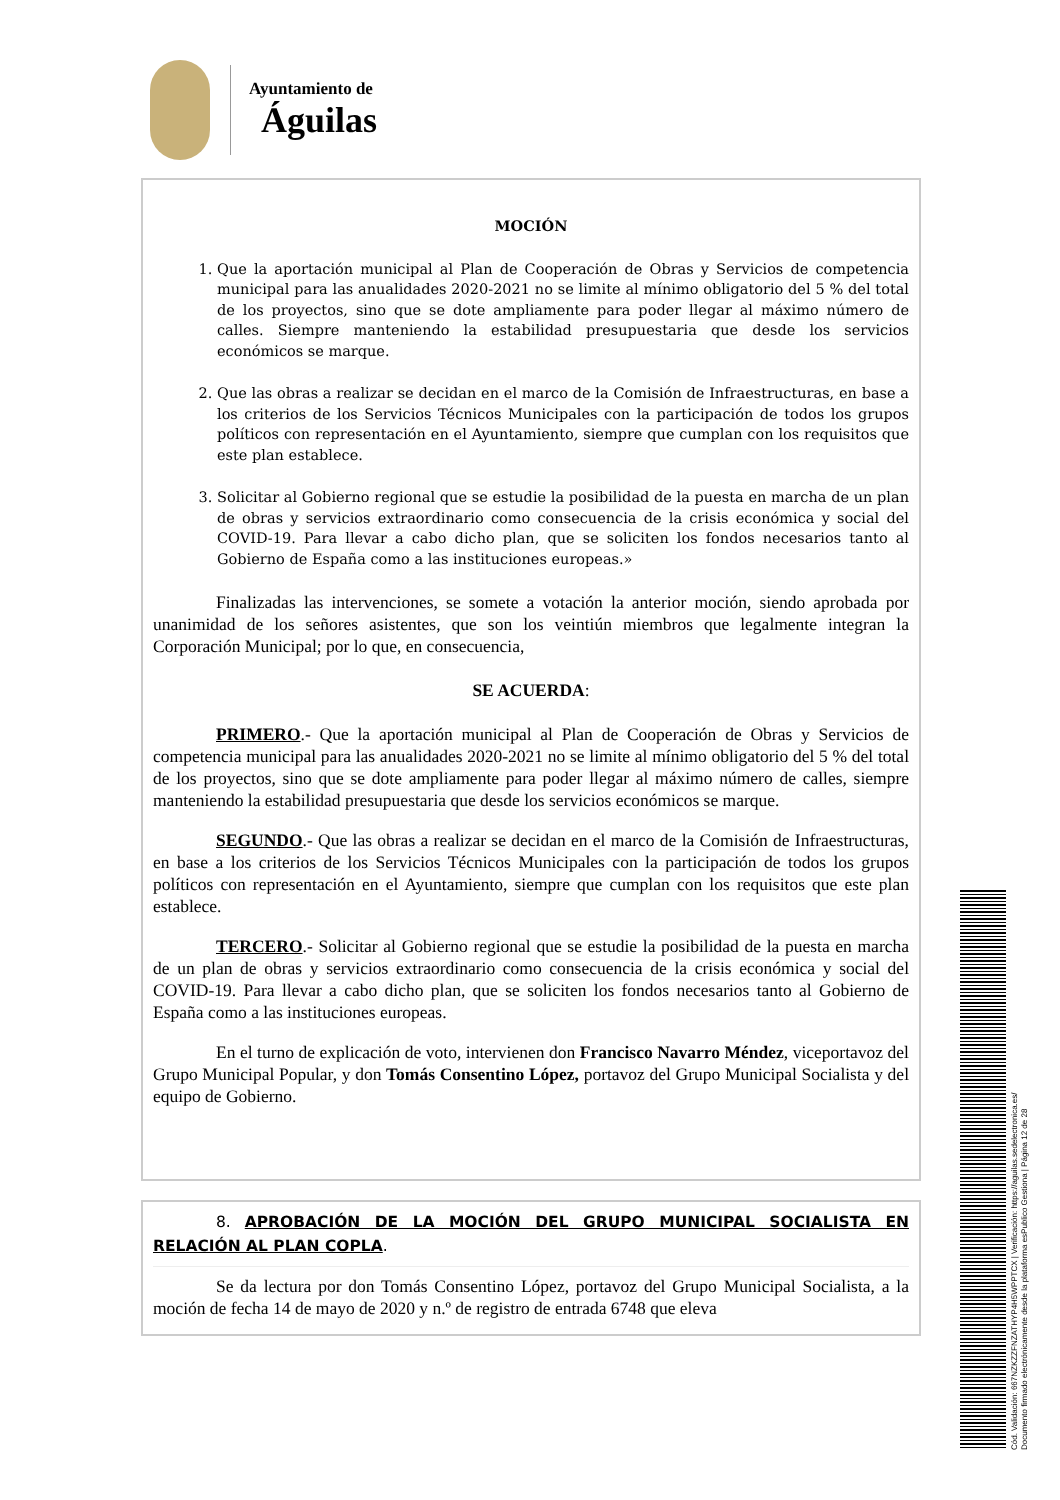Ayuntamiento de
Águilas
MOCIÓN
1. Que la aportación municipal al Plan de Cooperación de Obras y Servicios de competencia municipal para las anualidades 2020-2021 no se limite al mínimo obligatorio del 5 % del total de los proyectos, sino que se dote ampliamente para poder llegar al máximo número de calles. Siempre manteniendo la estabilidad presupuestaria que desde los servicios económicos se marque.
2. Que las obras a realizar se decidan en el marco de la Comisión de Infraestructuras, en base a los criterios de los Servicios Técnicos Municipales con la participación de todos los grupos políticos con representación en el Ayuntamiento, siempre que cumplan con los requisitos que este plan establece.
3. Solicitar al Gobierno regional que se estudie la posibilidad de la puesta en marcha de un plan de obras y servicios extraordinario como consecuencia de la crisis económica y social del COVID-19. Para llevar a cabo dicho plan, que se soliciten los fondos necesarios tanto al Gobierno de España como a las instituciones europeas.»
Finalizadas las intervenciones, se somete a votación la anterior moción, siendo aprobada por unanimidad de los señores asistentes, que son los veintiún miembros que legalmente integran la Corporación Municipal; por lo que, en consecuencia,
SE ACUERDA:
PRIMERO.- Que la aportación municipal al Plan de Cooperación de Obras y Servicios de competencia municipal para las anualidades 2020-2021 no se limite al mínimo obligatorio del 5 % del total de los proyectos, sino que se dote ampliamente para poder llegar al máximo número de calles, siempre manteniendo la estabilidad presupuestaria que desde los servicios económicos se marque.
SEGUNDO.- Que las obras a realizar se decidan en el marco de la Comisión de Infraestructuras, en base a los criterios de los Servicios Técnicos Municipales con la participación de todos los grupos políticos con representación en el Ayuntamiento, siempre que cumplan con los requisitos que este plan establece.
TERCERO.- Solicitar al Gobierno regional que se estudie la posibilidad de la puesta en marcha de un plan de obras y servicios extraordinario como consecuencia de la crisis económica y social del COVID-19. Para llevar a cabo dicho plan, que se soliciten los fondos necesarios tanto al Gobierno de España como a las instituciones europeas.
En el turno de explicación de voto, intervienen don Francisco Navarro Méndez, viceportavoz del Grupo Municipal Popular, y don Tomás Consentino López, portavoz del Grupo Municipal Socialista y del equipo de Gobierno.
8. APROBACIÓN DE LA MOCIÓN DEL GRUPO MUNICIPAL SOCIALISTA EN RELACIÓN AL PLAN COPLA.
Se da lectura por don Tomás Consentino López, portavoz del Grupo Municipal Socialista, a la moción de fecha 14 de mayo de 2020 y n.º de registro de entrada 6748 que eleva
Cód. Validación: 667NZKZZFNZATHYP4H5WPPTCX | Verificación: https://aguilas.sedelectronica.es/
Documento firmado electrónicamente desde la plataforma esPublico Gestiona | Página 12 de 28